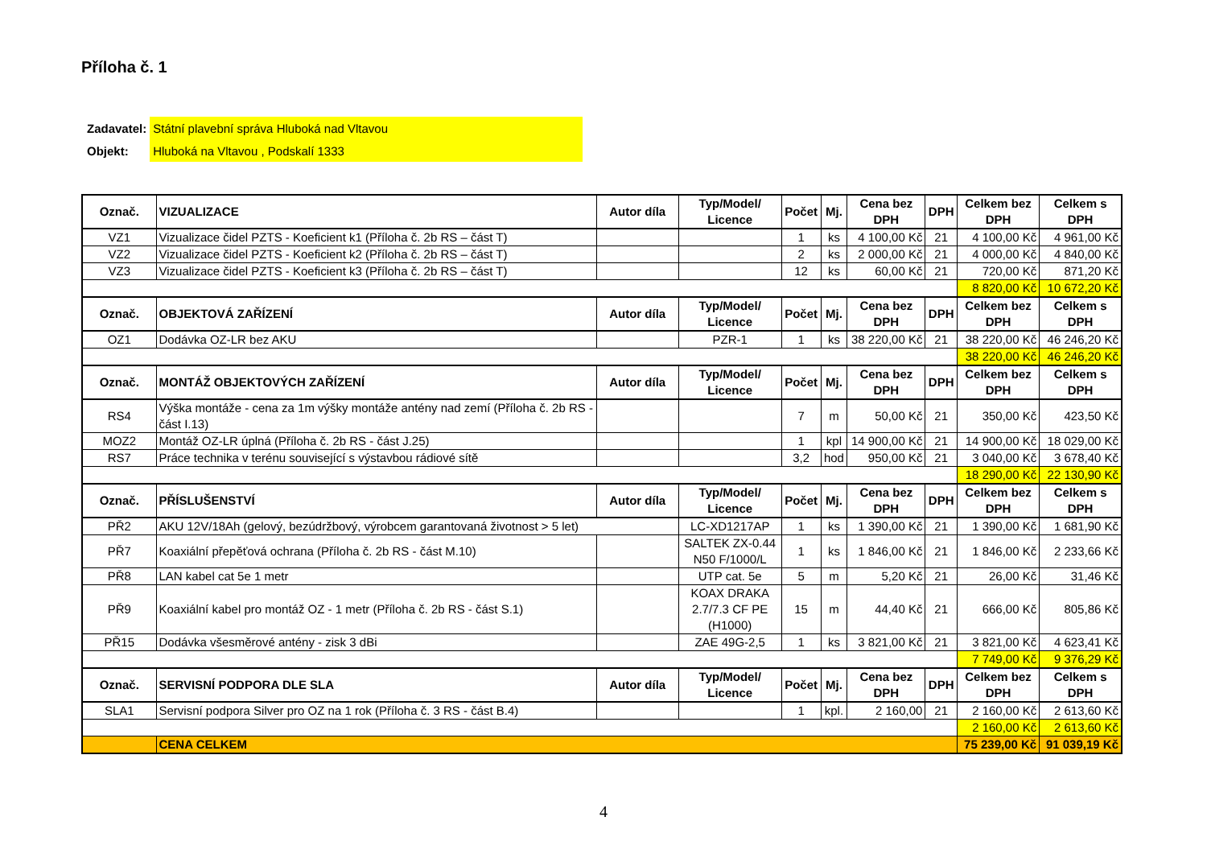Příloha č. 1
| Zadavatel: | Státní plavební správa Hluboká nad Vltavou |
| Objekt: | Hluboká na Vltavou , Podskalí 1333 |
| Označ. | VIZUALIZACE | Autor díla | Typ/Model/ Licence | Počet | Mj. | Cena bez DPH | DPH | Celkem bez DPH | Celkem s DPH |
| --- | --- | --- | --- | --- | --- | --- | --- | --- | --- |
| VZ1 | Vizualizace čidel PZTS - Koeficient k1 (Příloha č. 2b RS – část T) | | | 1 | ks | 4 100,00 Kč | 21 | 4 100,00 Kč | 4 961,00 Kč |
| VZ2 | Vizualizace čidel PZTS - Koeficient k2 (Příloha č. 2b RS – část T) | | | 2 | ks | 2 000,00 Kč | 21 | 4 000,00 Kč | 4 840,00 Kč |
| VZ3 | Vizualizace čidel PZTS - Koeficient k3 (Příloha č. 2b RS – část T) | | | 12 | ks | 60,00 Kč | 21 | 720,00 Kč | 871,20 Kč |
| | | | | | | | | 8 820,00 Kč | 10 672,20 Kč |
| Označ. | OBJEKTOVÁ ZAŘÍZENÍ | Autor díla | Typ/Model/ Licence | Počet | Mj. | Cena bez DPH | DPH | Celkem bez DPH | Celkem s DPH |
| OZ1 | Dodávka OZ-LR bez AKU | | PZR-1 | 1 | ks | 38 220,00 Kč | 21 | 38 220,00 Kč | 46 246,20 Kč |
| | | | | | | | | 38 220,00 Kč | 46 246,20 Kč |
| Označ. | MONTÁŽ OBJEKTOVÝCH ZAŘÍZENÍ | Autor díla | Typ/Model/ Licence | Počet | Mj. | Cena bez DPH | DPH | Celkem bez DPH | Celkem s DPH |
| RS4 | Výška montáže - cena za 1m výšky montáže antény nad zemí (Příloha č. 2b RS - část I.13) | | | 7 | m | 50,00 Kč | 21 | 350,00 Kč | 423,50 Kč |
| MOZ2 | Montáž OZ-LR úplná (Příloha č. 2b RS - část J.25) | | | 1 | kpl | 14 900,00 Kč | 21 | 14 900,00 Kč | 18 029,00 Kč |
| RS7 | Práce technika v terénu související s výstavbou rádiové sítě | | | 3,2 | hod | 950,00 Kč | 21 | 3 040,00 Kč | 3 678,40 Kč |
| | | | | | | | | 18 290,00 Kč | 22 130,90 Kč |
| Označ. | PŘÍSLUŠENSTVÍ | Autor díla | Typ/Model/ Licence | Počet | Mj. | Cena bez DPH | DPH | Celkem bez DPH | Celkem s DPH |
| PŘ2 | AKU 12V/18Ah (gelový, bezúdržbový, výrobcem garantovaná životnost > 5 let) | | LC-XD1217AP | 1 | ks | 1 390,00 Kč | 21 | 1 390,00 Kč | 1 681,90 Kč |
| PŘ7 | Koaxiální přepěťová ochrana (Příloha č. 2b RS - část M.10) | | SALTEK ZX-0.44 N50 F/1000/L | 1 | ks | 1 846,00 Kč | 21 | 1 846,00 Kč | 2 233,66 Kč |
| PŘ8 | LAN kabel cat 5e 1 metr | | UTP cat. 5e | 5 | m | 5,20 Kč | 21 | 26,00 Kč | 31,46 Kč |
| PŘ9 | Koaxiální kabel pro montáž OZ - 1 metr (Příloha č. 2b RS - část S.1) | | KOAX DRAKA 2.7/7.3 CF PE (H1000) | 15 | m | 44,40 Kč | 21 | 666,00 Kč | 805,86 Kč |
| PŘ15 | Dodávka všesměrové antény - zisk 3 dBi | | ZAE 49G-2,5 | 1 | ks | 3 821,00 Kč | 21 | 3 821,00 Kč | 4 623,41 Kč |
| | | | | | | | | 7 749,00 Kč | 9 376,29 Kč |
| Označ. | SERVISNÍ PODPORA DLE SLA | Autor díla | Typ/Model/ Licence | Počet | Mj. | Cena bez DPH | DPH | Celkem bez DPH | Celkem s DPH |
| SLA1 | Servisní podpora Silver pro OZ na 1 rok (Příloha č. 3 RS - část B.4) | | | 1 | kpl. | 2 160,00 | 21 | 2 160,00 Kč | 2 613,60 Kč |
| | | | | | | | | 2 160,00 Kč | 2 613,60 Kč |
| | CENA CELKEM | | | | | | | 75 239,00 Kč | 91 039,19 Kč |
4